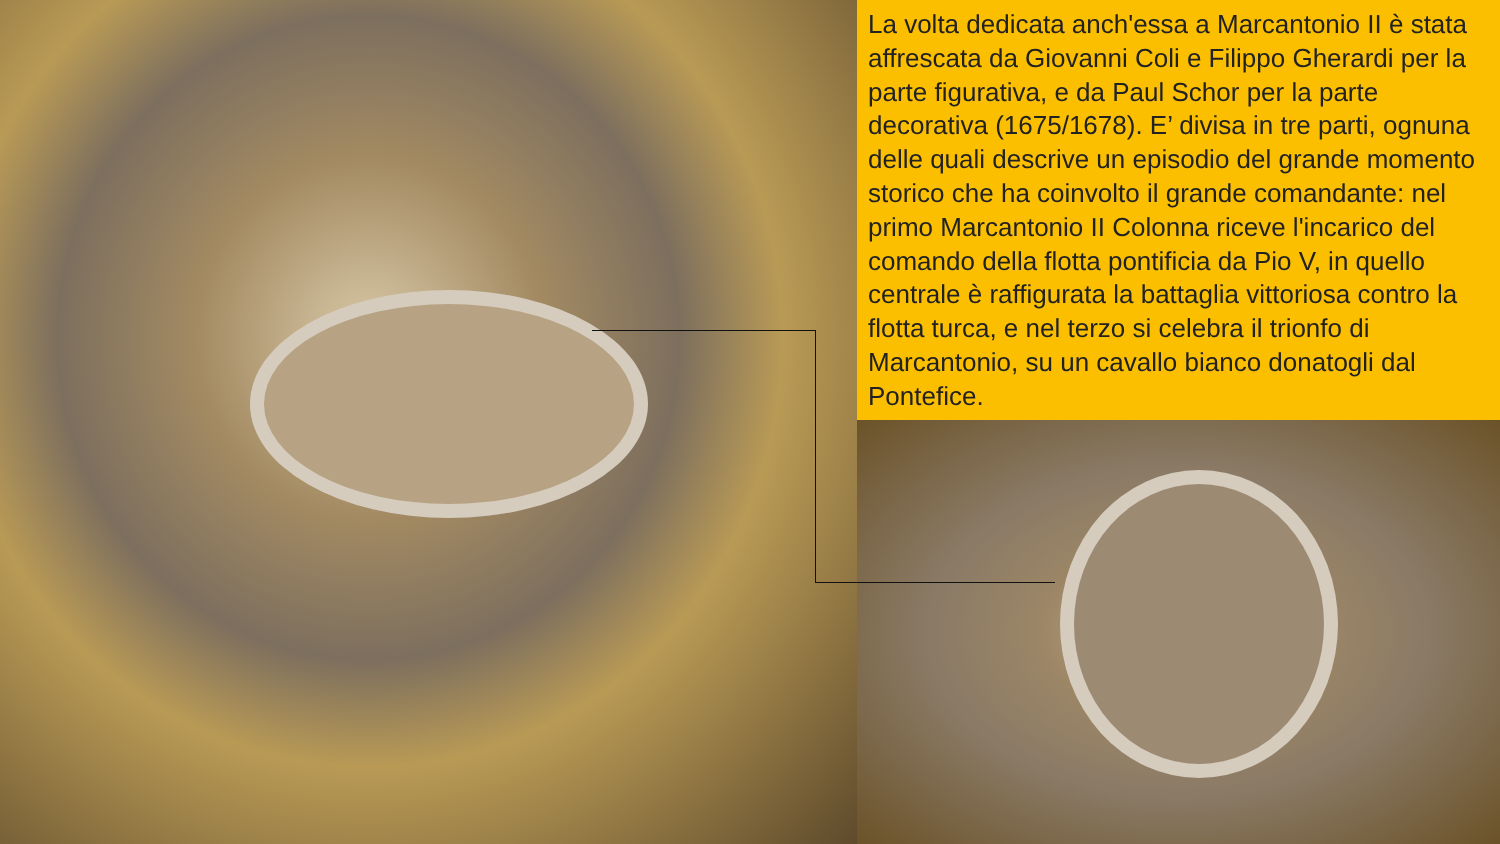La volta dedicata anch'essa a Marcantonio II è stata affrescata da Giovanni Coli e Filippo Gherardi per la parte figurativa, e da Paul Schor per la parte decorativa (1675/1678). E’ divisa in tre parti, ognuna delle quali descrive un episodio del grande momento storico che ha coinvolto il grande comandante: nel primo Marcantonio II Colonna riceve l'incarico del comando della flotta pontificia da Pio V, in quello centrale è raffigurata la battaglia vittoriosa contro la flotta turca, e nel terzo si celebra il trionfo di Marcantonio, su un cavallo bianco donatogli dal Pontefice.